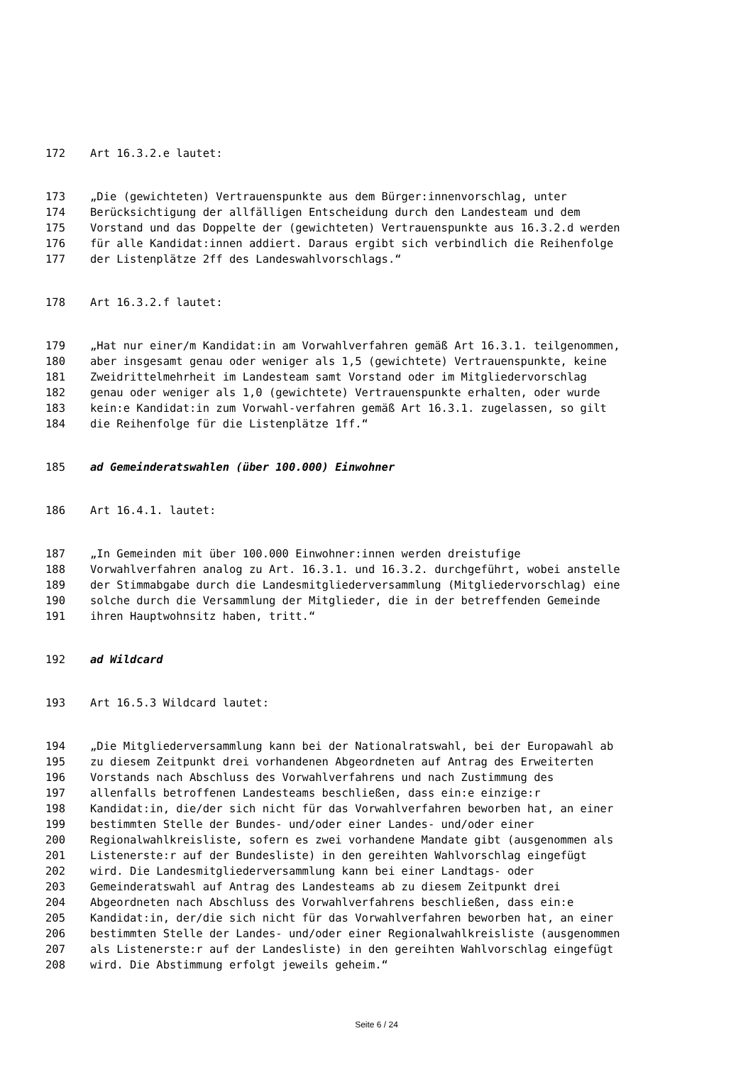172 Art 16.3.2.e lautet:
173 „Die (gewichteten) Vertrauenspunkte aus dem Bürger:innenvorschlag, unter
174 Berücksichtigung der allfälligen Entscheidung durch den Landesteam und dem
175 Vorstand und das Doppelte der (gewichteten) Vertrauenspunkte aus 16.3.2.d werden
176 für alle Kandidat:innen addiert. Daraus ergibt sich verbindlich die Reihenfolge
177 der Listenplätze 2ff des Landeswahlvorschlags.“
178 Art 16.3.2.f lautet:
179 „Hat nur einer/m Kandidat:in am Vorwahlverfahren gemäß Art 16.3.1. teilgenommen,
180 aber insgesamt genau oder weniger als 1,5 (gewichtete) Vertrauenspunkte, keine
181 Zweidrittelmehrheit im Landesteam samt Vorstand oder im Mitgliedervorschlag
182 genau oder weniger als 1,0 (gewichtete) Vertrauenspunkte erhalten, oder wurde
183 kein:e Kandidat:in zum Vorwahl-verfahren gemäß Art 16.3.1. zugelassen, so gilt
184 die Reihenfolge für die Listenplätze 1ff.“
185 ad Gemeinderatswahlen (über 100.000) Einwohner
186 Art 16.4.1. lautet:
187 „In Gemeinden mit über 100.000 Einwohner:innen werden dreistufige
188 Vorwahlverfahren analog zu Art. 16.3.1. und 16.3.2. durchgeführt, wobei anstelle
189 der Stimmabgabe durch die Landesmitgliederversammlung (Mitgliedervorschlag) eine
190 solche durch die Versammlung der Mitglieder, die in der betreffenden Gemeinde
191 ihren Hauptwohnsitz haben, tritt.“
192 ad Wildcard
193 Art 16.5.3 Wildcard lautet:
194 „Die Mitgliederversammlung kann bei der Nationalratswahl, bei der Europawahl ab
195 zu diesem Zeitpunkt drei vorhandenen Abgeordneten auf Antrag des Erweiterten
196 Vorstands nach Abschluss des Vorwahlverfahrens und nach Zustimmung des
197 allenfalls betroffenen Landesteams beschließen, dass ein:e einzige:r
198 Kandidat:in, die/der sich nicht für das Vorwahlverfahren beworben hat, an einer
199 bestimmten Stelle der Bundes- und/oder einer Landes- und/oder einer
200 Regionalwahlkreisliste, sofern es zwei vorhandene Mandate gibt (ausgenommen als
201 Listenerste:r auf der Bundesliste) in den gereihten Wahlvorschlag eingefügt
202 wird. Die Landesmitgliederversammlung kann bei einer Landtags- oder
203 Gemeinderatswahl auf Antrag des Landesteams ab zu diesem Zeitpunkt drei
204 Abgeordneten nach Abschluss des Vorwahlverfahrens beschließen, dass ein:e
205 Kandidat:in, der/die sich nicht für das Vorwahlverfahren beworben hat, an einer
206 bestimmten Stelle der Landes- und/oder einer Regionalwahlkreisliste (ausgenommen
207 als Listenerste:r auf der Landesliste) in den gereihten Wahlvorschlag eingefügt
208 wird. Die Abstimmung erfolgt jeweils geheim.“
Seite 6 / 24